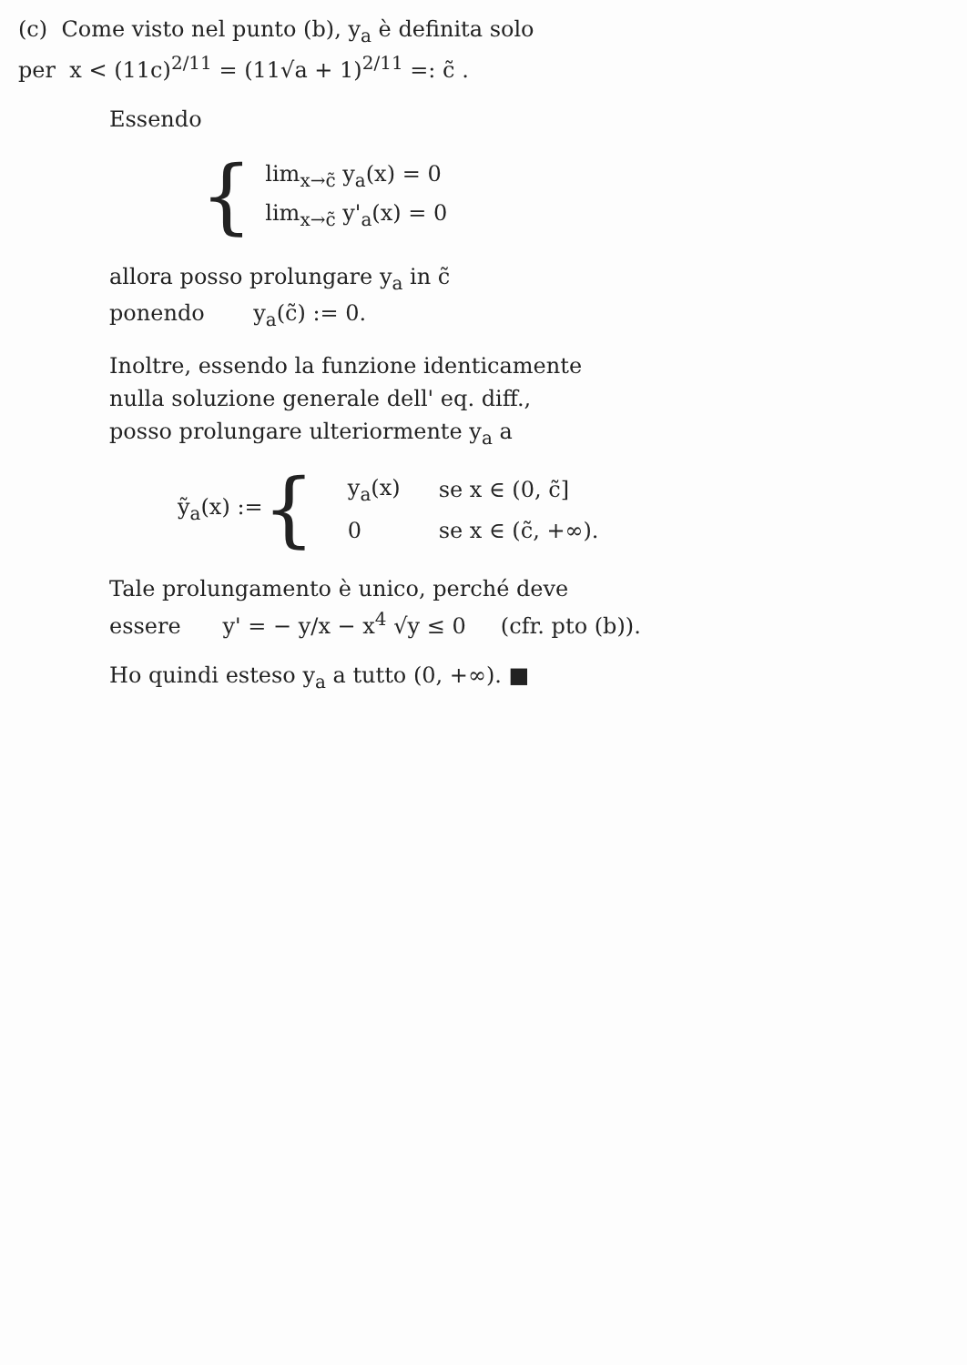(c) Come visto nel punto (b), y<sub>a</sub> è definita solo
per x < (11c)<sup>2/11</sup> = (11√a + 1)<sup>2/11</sup> =: c̃ .
Essendo
{
lim<sub>x→c̃</sub> y<sub>a</sub>(x) = 0
lim<sub>x→c̃</sub> y'<sub>a</sub>(x) = 0
allora posso prolungare y<sub>a</sub> in c̃
ponendo y<sub>a</sub>(c̃) := 0.
Inoltre, essendo la funzione identicamente
nulla soluzione generale dell' eq. diff.,
posso prolungare ulteriormente y<sub>a</sub> a
ỹ<sub>a</sub>(x) := {
| y<sub>a</sub>(x) | se x ∈ (0, c̃] |
| 0 | se x ∈ (c̃, +∞). |
Tale prolungamento è unico, perché deve
essere y' = − y/x − x<sup>4</sup> √y ≤ 0 (cfr. pto (b)).
Ho quindi esteso y<sub>a</sub> a tutto (0, +∞). ■